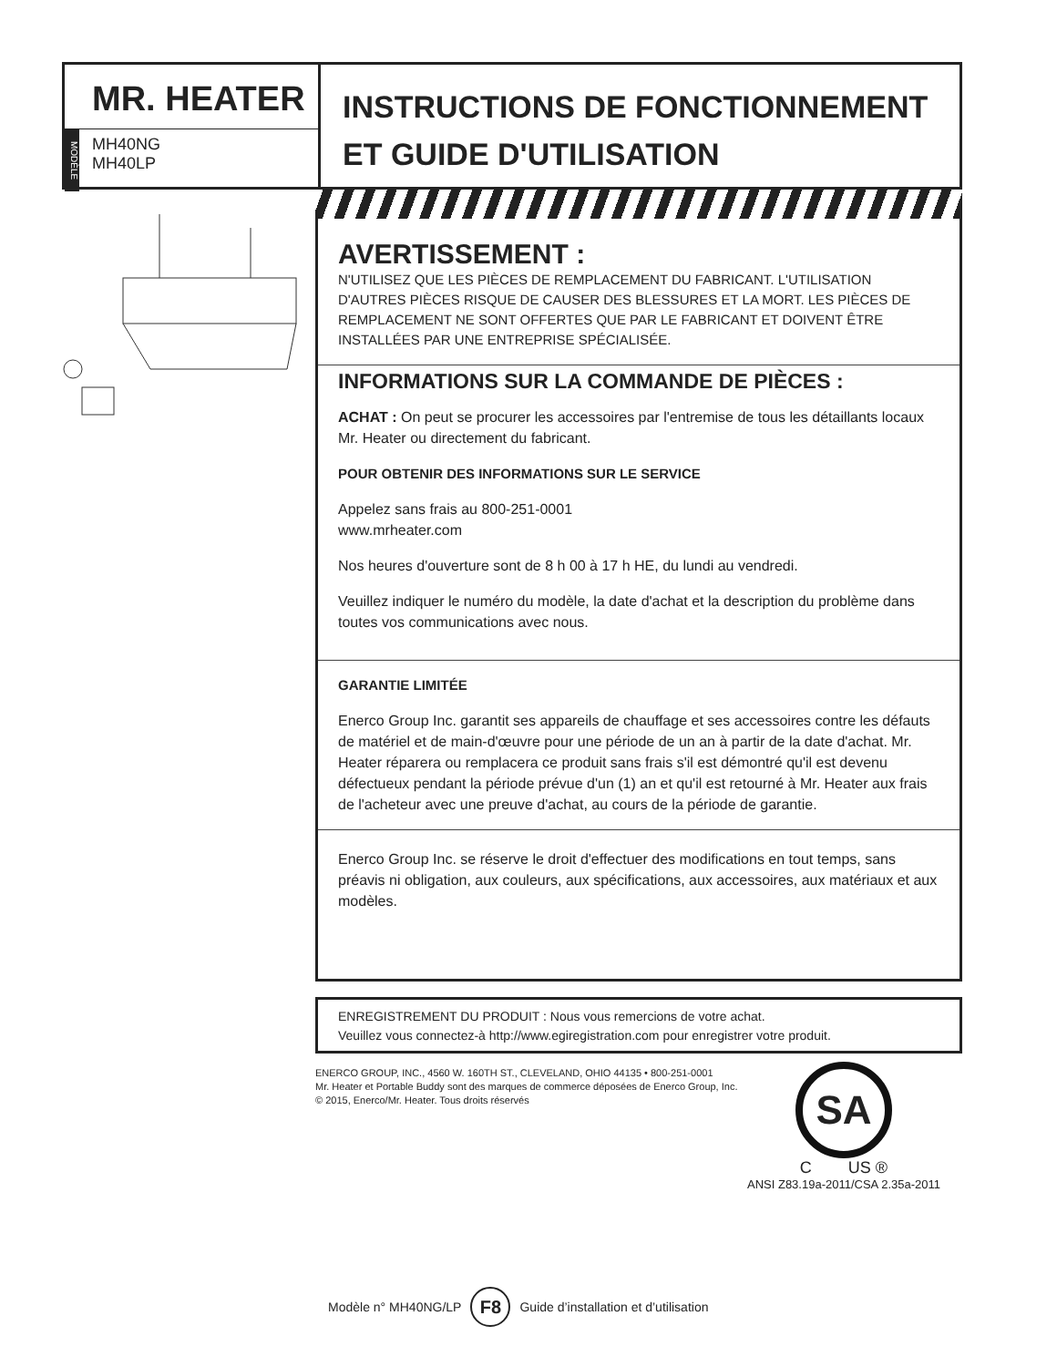MR. HEATER
MODÈLE
MH40NG
MH40LP
INSTRUCTIONS DE FONCTIONNEMENT
ET GUIDE D'UTILISATION
AVERTISSEMENT :
N'UTILISEZ QUE LES PIÈCES DE REMPLACEMENT DU FABRICANT. L'UTILISATION D'AUTRES PIÈCES RISQUE DE CAUSER DES BLESSURES ET LA MORT. LES PIÈCES DE REMPLACEMENT NE SONT OFFERTES QUE PAR LE FABRICANT ET DOIVENT ÊTRE INSTALLÉES PAR UNE ENTREPRISE SPÉCIALISÉE.
INFORMATIONS SUR LA COMMANDE DE PIÈCES :
ACHAT : On peut se procurer les accessoires par l'entremise de tous les détaillants locaux Mr. Heater ou directement du fabricant.
POUR OBTENIR DES INFORMATIONS SUR LE SERVICE
Appelez sans frais au 800-251-0001
www.mrheater.com
Nos heures d'ouverture sont de 8 h 00 à 17 h HE, du lundi au vendredi.
Veuillez indiquer le numéro du modèle, la date d'achat et la description du problème dans toutes vos communications avec nous.
GARANTIE LIMITÉE
Enerco Group Inc. garantit ses appareils de chauffage et ses accessoires contre les défauts de matériel et de main-d'œuvre pour une période de un an à partir de la date d'achat. Mr. Heater réparera ou remplacera ce produit sans frais s'il est démontré qu'il est devenu défectueux pendant la période prévue d'un (1) an et qu'il est retourné à Mr. Heater aux frais de l'acheteur avec une preuve d'achat, au cours de la période de garantie.
Enerco Group Inc. se réserve le droit d'effectuer des modifications en tout temps, sans préavis ni obligation, aux couleurs, aux spécifications, aux accessoires, aux matériaux et aux modèles.
ENREGISTREMENT DU PRODUIT : Nous vous remercions de votre achat.
Veuillez vous connectez-à http://www.egiregistration.com pour enregistrer votre produit.
ENERCO GROUP, INC., 4560 W. 160TH ST., CLEVELAND, OHIO 44135 • 800-251-0001
Mr. Heater et Portable Buddy sont des marques de commerce déposées de Enerco Group, Inc.
© 2015, Enerco/Mr. Heater. Tous droits réservés
SA
C US ®
ANSI Z83.19a-2011/CSA 2.35a-2011
Modèle n° MH40NG/LP F8 Guide d’installation et d’utilisation